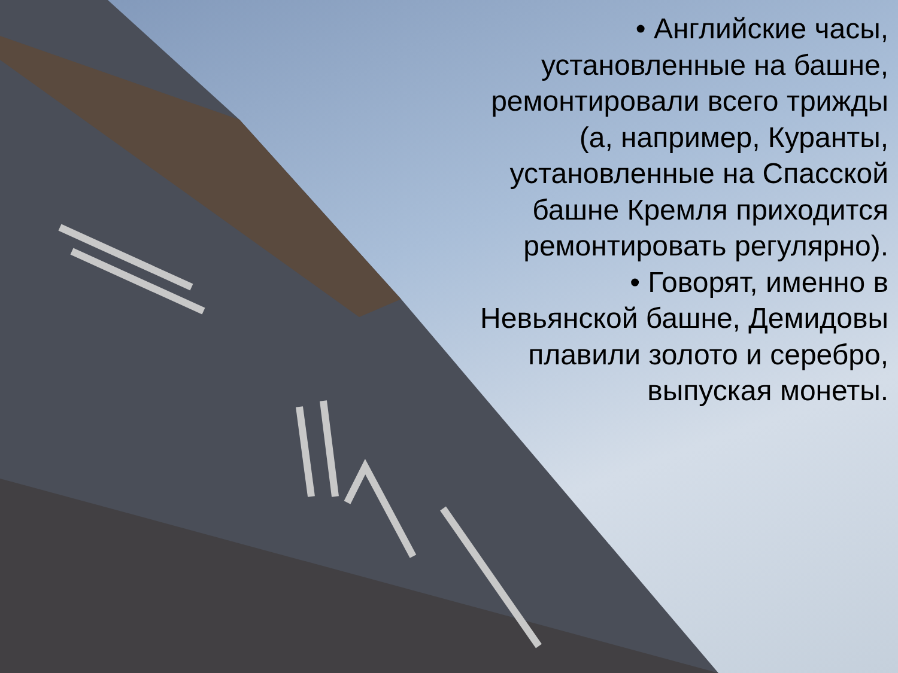• Английские часы, установленные на башне, ремонтировали всего трижды (а, например, Куранты, установленные на Спасской башне Кремля приходится ремонтировать регулярно).
• Говорят, именно в Невьянской башне, Демидовы плавили золото и серебро, выпуская монеты.